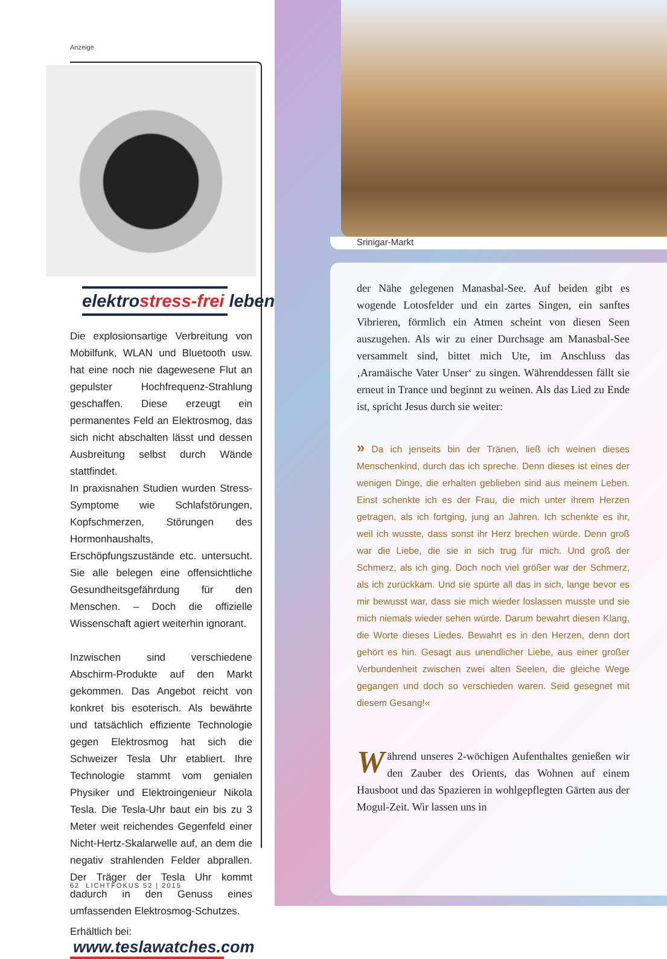Anzeige
elektrostress-frei leben
Die explosionsartige Verbreitung von Mobilfunk, WLAN und Bluetooth usw. hat eine noch nie dagewesene Flut an gepulster Hochfrequenz-Strahlung geschaffen. Diese erzeugt ein permanentes Feld an Elektrosmog, das sich nicht abschalten lässt und dessen Ausbreitung selbst durch Wände stattfindet.
In praxisnahen Studien wurden Stress-Symptome wie Schlafstörungen, Kopfschmerzen, Störungen des Hormonhaushalts, Erschöpfungszustände etc. untersucht. Sie alle belegen eine offensichtliche Gesundheitsgefährdung für den Menschen. – Doch die offizielle Wissenschaft agiert weiterhin ignorant.
Inzwischen sind verschiedene Abschirm-Produkte auf den Markt gekommen. Das Angebot reicht von konkret bis esoterisch. Als bewährte und tatsächlich effiziente Technologie gegen Elektrosmog hat sich die Schweizer Tesla Uhr etabliert. Ihre Technologie stammt vom genialen Physiker und Elektroingenieur Nikola Tesla. Die Tesla-Uhr baut ein bis zu 3 Meter weit reichendes Gegenfeld einer Nicht-Hertz-Skalarwelle auf, an dem die negativ strahlenden Felder abprallen. Der Träger der Tesla Uhr kommt dadurch in den Genuss eines umfassenden Elektrosmog-Schutzes.
Erhältlich bei:
www.teslawatches.com
62 LICHTFOKUS 52 | 2015
Srinigar-Markt
der Nähe gelegenen Manasbal-See. Auf beiden gibt es wogende Lotosfelder und ein zartes Singen, ein sanftes Vibrieren, förmlich ein Atmen scheint von diesen Seen auszugehen. Als wir zu einer Durchsage am Manasbal-See versammelt sind, bittet mich Ute, im Anschluss das ‚Aramäische Vater Unser‘ zu singen. Währenddessen fällt sie erneut in Trance und beginnt zu weinen. Als das Lied zu Ende ist, spricht Jesus durch sie weiter:
» Da ich jenseits bin der Tränen, ließ ich weinen dieses Menschenkind, durch das ich spreche. Denn dieses ist eines der wenigen Dinge, die erhalten geblieben sind aus meinem Leben. Einst schenkte ich es der Frau, die mich unter ihrem Herzen getragen, als ich fortging, jung an Jahren. Ich schenkte es ihr, weil ich wusste, dass sonst ihr Herz brechen würde. Denn groß war die Liebe, die sie in sich trug für mich. Und groß der Schmerz, als ich ging. Doch noch viel größer war der Schmerz, als ich zurückkam. Und sie spürte all das in sich, lange bevor es mir bewusst war, dass sie mich wieder loslassen musste und sie mich niemals wieder sehen würde. Darum bewahrt diesen Klang, die Worte dieses Liedes. Bewahrt es in den Herzen, denn dort gehört es hin. Gesagt aus unendlicher Liebe, aus einer großer Verbundenheit zwischen zwei alten Seelen, die gleiche Wege gegangen und doch so verschieden waren. Seid gesegnet mit diesem Gesang!«
Während unseres 2-wöchigen Aufenthaltes genießen wir den Zauber des Orients, das Wohnen auf einem Hausboot und das Spazieren in wohlgepflegten Gärten aus der Mogul-Zeit. Wir lassen uns in